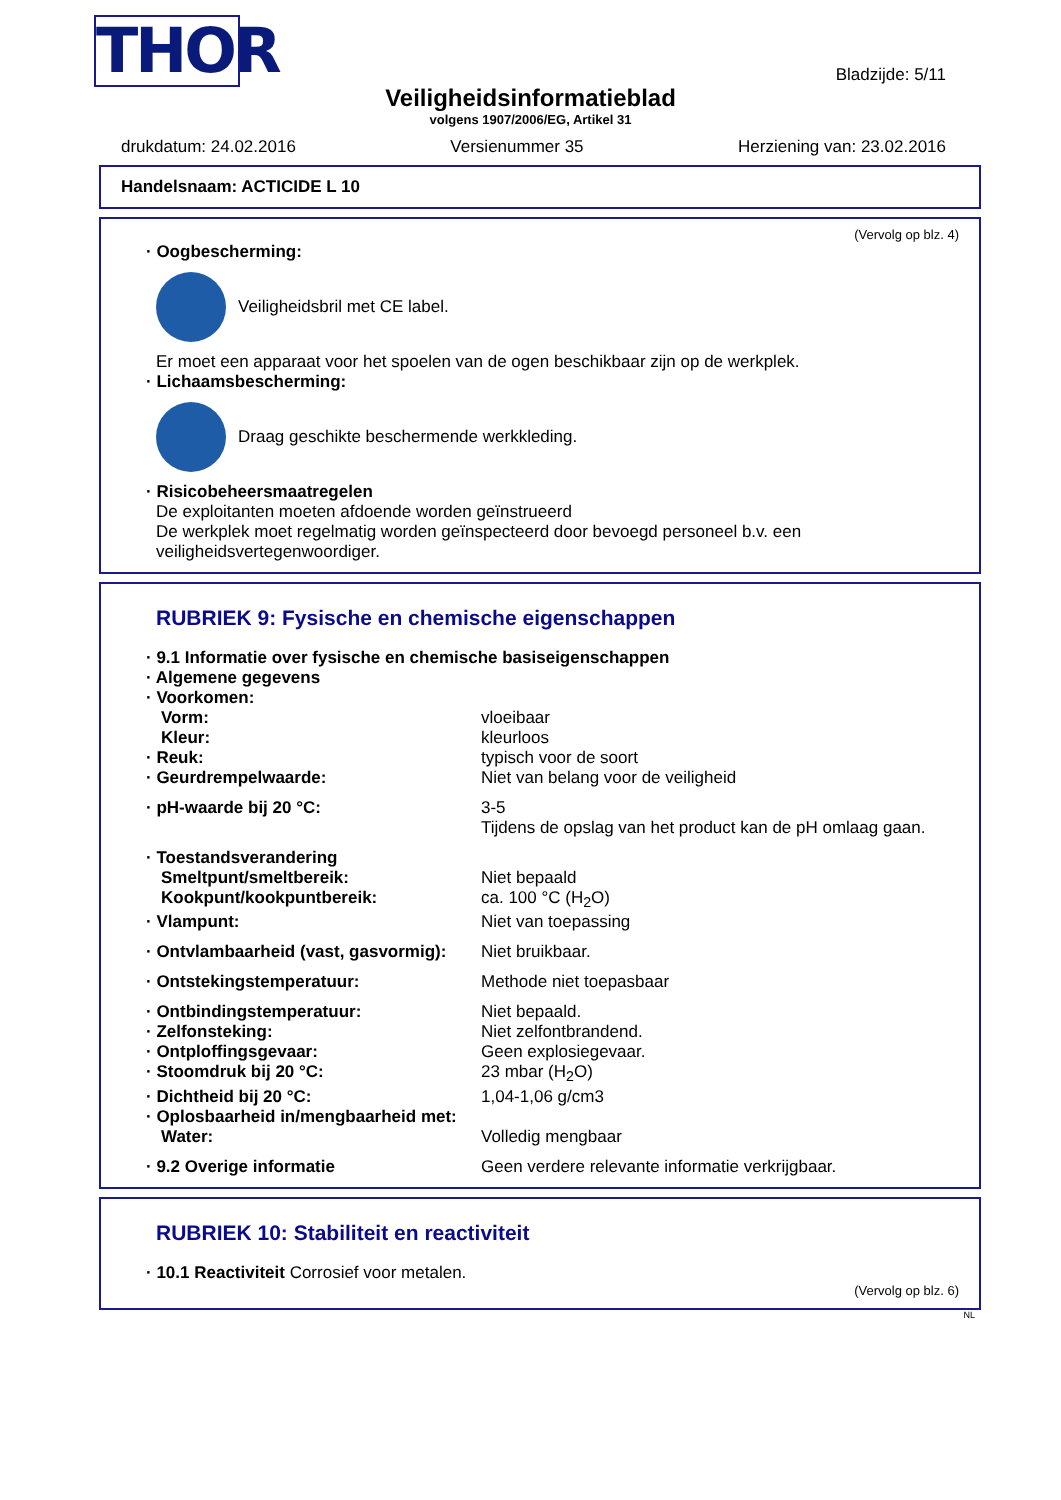THOR
Bladzijde: 5/11
Veiligheidsinformatieblad
volgens 1907/2006/EG, Artikel 31
drukdatum: 24.02.2016 Versienummer 35 Herziening van: 23.02.2016
Handelsnaam: ACTICIDE L 10
(Vervolg op blz. 4)
· Oogbescherming:
Veiligheidsbril met CE label.
Er moet een apparaat voor het spoelen van de ogen beschikbaar zijn op de werkplek.
· Lichaamsbescherming:
Draag geschikte beschermende werkkleding.
· Risicobeheersmaatregelen
De exploitanten moeten afdoende worden geïnstrueerd
De werkplek moet regelmatig worden geïnspecteerd door bevoegd personeel b.v. een veiligheidsvertegenwoordiger.
RUBRIEK 9: Fysische en chemische eigenschappen
| · 9.1 Informatie over fysische en chemische basiseigenschappen | |
| · Algemene gegevens | |
| · Voorkomen: | |
| Vorm: | vloeibaar |
| Kleur: | kleurloos |
| · Reuk: | typisch voor de soort |
| · Geurdrempelwaarde: | Niet van belang voor de veiligheid |
| · pH-waarde bij 20 °C: | 3-5 Tijdens de opslag van het product kan de pH omlaag gaan. |
| · Toestandsverandering | |
| Smeltpunt/smeltbereik: | Niet bepaald |
| Kookpunt/kookpuntbereik: | ca. 100 °C (H<sub>2</sub>O) |
| · Vlampunt: | Niet van toepassing |
| · Ontvlambaarheid (vast, gasvormig): | Niet bruikbaar. |
| · Ontstekingstemperatuur: | Methode niet toepasbaar |
| · Ontbindingstemperatuur: | Niet bepaald. |
| · Zelfonsteking: | Niet zelfontbrandend. |
| · Ontploffingsgevaar: | Geen explosiegevaar. |
| · Stoomdruk bij 20 °C: | 23 mbar (H<sub>2</sub>O) |
| · Dichtheid bij 20 °C: | 1,04-1,06 g/cm3 |
| · Oplosbaarheid in/mengbaarheid met: | |
| Water: | Volledig mengbaar |
| · 9.2 Overige informatie | Geen verdere relevante informatie verkrijgbaar. |
RUBRIEK 10: Stabiliteit en reactiviteit
· 10.1 Reactiviteit Corrosief voor metalen.
(Vervolg op blz. 6)
NL